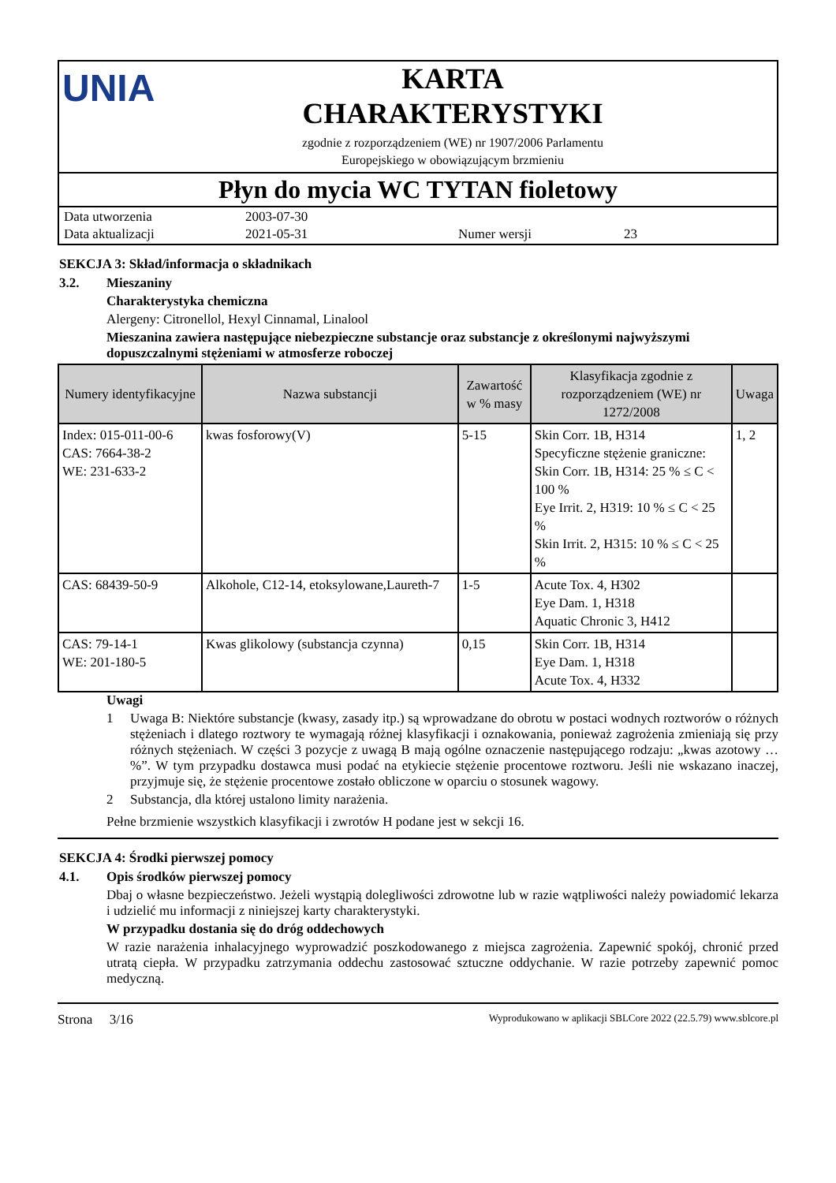UNIA
KARTA
CHARAKTERYSTYKI
zgodnie z rozporządzeniem (WE) nr 1907/2006 Parlamentu
Europejskiego w obowiązującym brzmieniu
Płyn do mycia WC TYTAN fioletowy
| Data utworzenia | 2003-07-30 | | |
| Data aktualizacji | 2021-05-31 | Numer wersji | 23 |
SEKCJA 3: Skład/informacja o składnikach
3.2. Mieszaniny
Charakterystyka chemiczna
Alergeny: Citronellol, Hexyl Cinnamal, Linalool
Mieszanina zawiera następujące niebezpieczne substancje oraz substancje z określonymi najwyższymi dopuszczalnymi stężeniami w atmosferze roboczej
| Numery identyfikacyjne | Nazwa substancji | Zawartość w % masy | Klasyfikacja zgodnie z rozporządzeniem (WE) nr 1272/2008 | Uwaga |
| --- | --- | --- | --- | --- |
| Index: 015-011-00-6 CAS: 7664-38-2 WE: 231-633-2 | kwas fosforowy(V) | 5-15 | Skin Corr. 1B, H314 Specyficzne stężenie graniczne: Skin Corr. 1B, H314: 25 % ≤ C < 100 % Eye Irrit. 2, H319: 10 % ≤ C < 25 % Skin Irrit. 2, H315: 10 % ≤ C < 25 % | 1, 2 |
| CAS: 68439-50-9 | Alkohole, C12-14, etoksylowane,Laureth-7 | 1-5 | Acute Tox. 4, H302 Eye Dam. 1, H318 Aquatic Chronic 3, H412 | |
| CAS: 79-14-1 WE: 201-180-5 | Kwas glikolowy (substancja czynna) | 0,15 | Skin Corr. 1B, H314 Eye Dam. 1, H318 Acute Tox. 4, H332 | |
Uwagi
1 Uwaga B: Niektóre substancje (kwasy, zasady itp.) są wprowadzane do obrotu w postaci wodnych roztworów o różnych stężeniach i dlatego roztwory te wymagają różnej klasyfikacji i oznakowania, ponieważ zagrożenia zmieniają się przy różnych stężeniach. W części 3 pozycje z uwagą B mają ogólne oznaczenie następującego rodzaju: „kwas azotowy … %”. W tym przypadku dostawca musi podać na etykiecie stężenie procentowe roztworu. Jeśli nie wskazano inaczej, przyjmuje się, że stężenie procentowe zostało obliczone w oparciu o stosunek wagowy.
2 Substancja, dla której ustalono limity narażenia.
Pełne brzmienie wszystkich klasyfikacji i zwrotów H podane jest w sekcji 16.
SEKCJA 4: Środki pierwszej pomocy
4.1. Opis środków pierwszej pomocy
Dbaj o własne bezpieczeństwo. Jeżeli wystąpią dolegliwości zdrowotne lub w razie wątpliwości należy powiadomić lekarza i udzielić mu informacji z niniejszej karty charakterystyki.
W przypadku dostania się do dróg oddechowych
W razie narażenia inhalacyjnego wyprowadzić poszkodowanego z miejsca zagrożenia. Zapewnić spokój, chronić przed utratą ciepła. W przypadku zatrzymania oddechu zastosować sztuczne oddychanie. W razie potrzeby zapewnić pomoc medyczną.
Strona 3/16 Wyprodukowano w aplikacji SBLCore 2022 (22.5.79) www.sblcore.pl